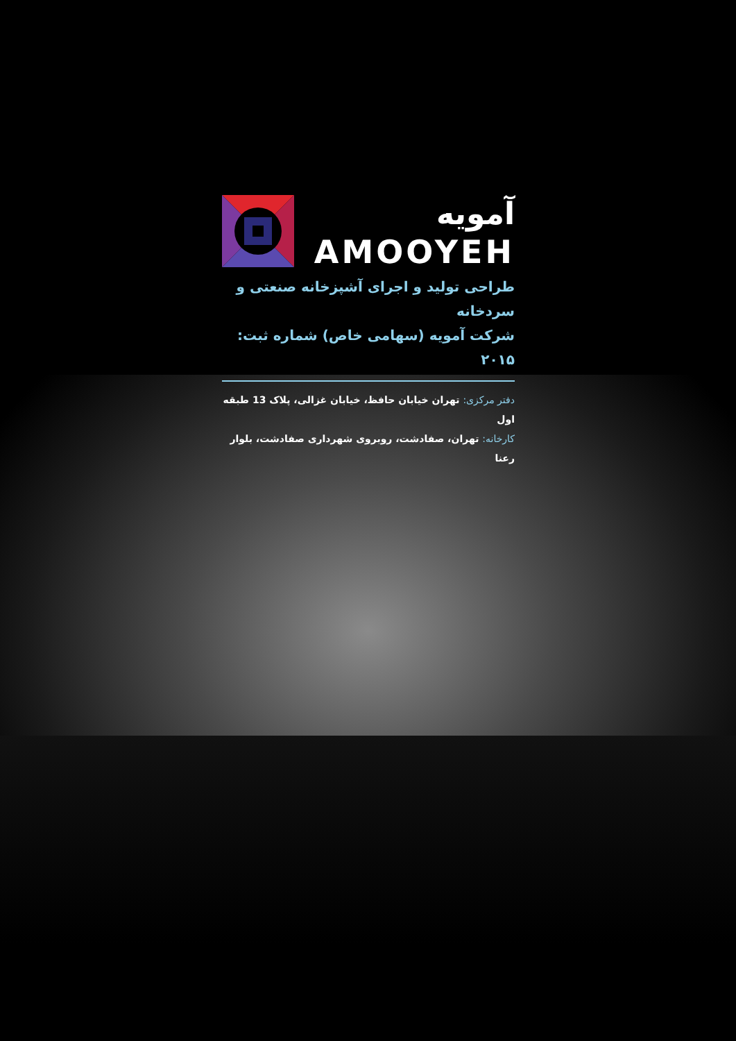آمویه
AMOOYEH
طراحی تولید و اجرای آشپزخانه صنعتی و سردخانه
شرکت آمویه (سهامی خاص) شماره ثبت: ۲۰۱۵
دفتر مرکزی: تهران خیابان حافظ، خیابان غزالی، پلاک 13 طبقه اول
کارخانه: تهران، صفادشت، روبروی شهرداری صفادشت، بلوار رعنا